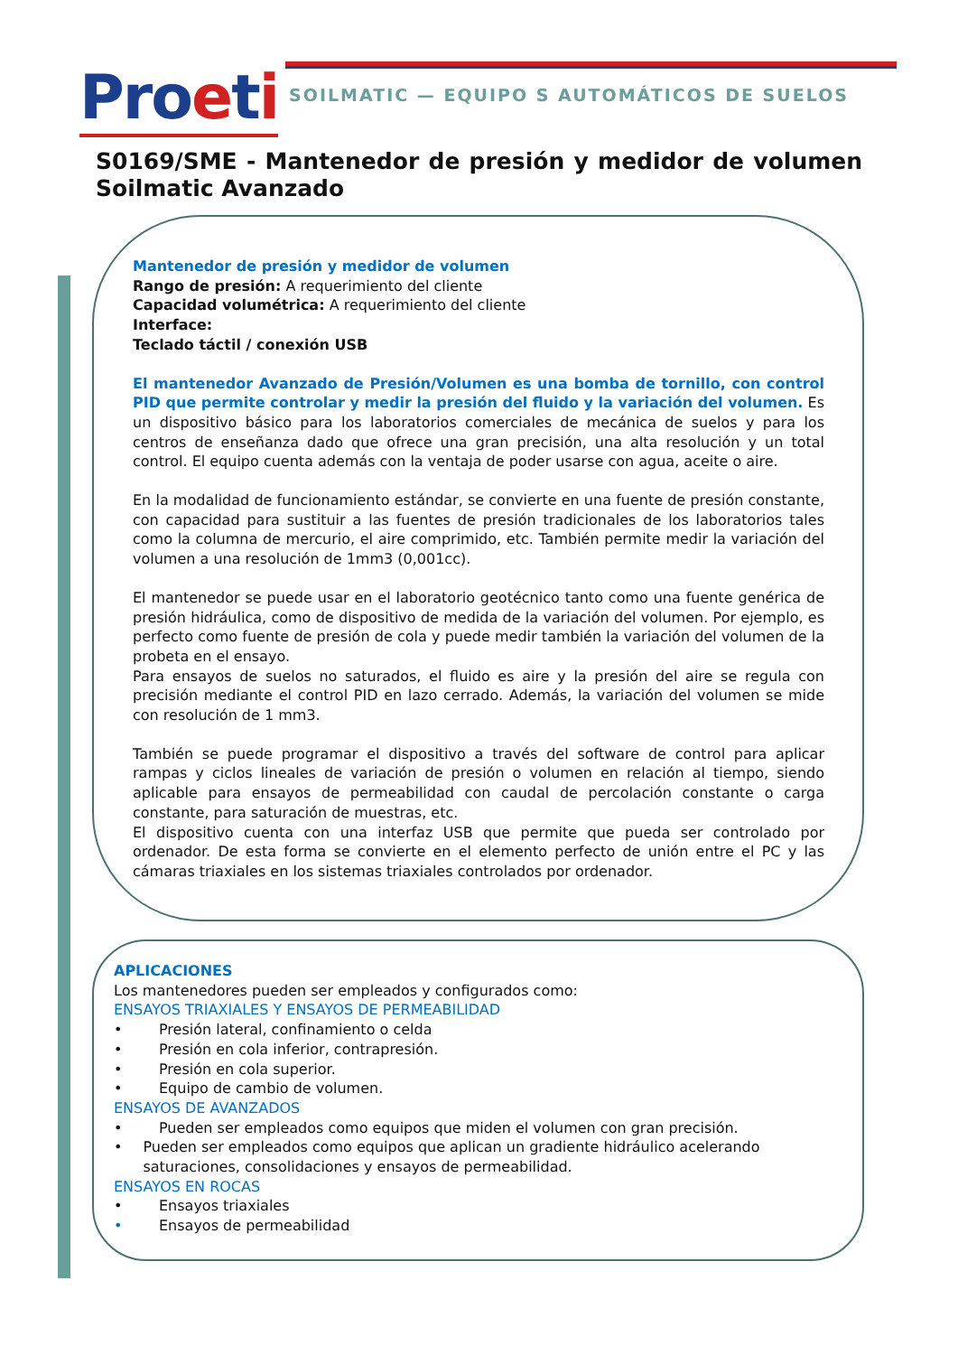Proeti
SOILMATIC — EQUIPO S AUTOMÁTICOS DE SUELOS
S0169/SME - Mantenedor de presión y medidor de volumen Soilmatic Avanzado
Mantenedor de presión y medidor de volumen
Rango de presión: A requerimiento del cliente
Capacidad volumétrica: A requerimiento del cliente
Interface:
Teclado táctil / conexión USB
El mantenedor Avanzado de Presión/Volumen es una bomba de tornillo, con control PID que permite controlar y medir la presión del fluido y la variación del volumen. Es un dispositivo básico para los laboratorios comerciales de mecánica de suelos y para los centros de enseñanza dado que ofrece una gran precisión, una alta resolución y un total control. El equipo cuenta además con la ventaja de poder usarse con agua, aceite o aire.
En la modalidad de funcionamiento estándar, se convierte en una fuente de presión constante, con capacidad para sustituir a las fuentes de presión tradicionales de los laboratorios tales como la columna de mercurio, el aire comprimido, etc. También permite medir la variación del volumen a una resolución de 1mm3 (0,001cc).
El mantenedor se puede usar en el laboratorio geotécnico tanto como una fuente genérica de presión hidráulica, como de dispositivo de medida de la variación del volumen. Por ejemplo, es perfecto como fuente de presión de cola y puede medir también la variación del volumen de la probeta en el ensayo.
Para ensayos de suelos no saturados, el fluido es aire y la presión del aire se regula con precisión mediante el control PID en lazo cerrado. Además, la variación del volumen se mide con resolución de 1 mm3.
También se puede programar el dispositivo a través del software de control para aplicar rampas y ciclos lineales de variación de presión o volumen en relación al tiempo, siendo aplicable para ensayos de permeabilidad con caudal de percolación constante o carga constante, para saturación de muestras, etc.
El dispositivo cuenta con una interfaz USB que permite que pueda ser controlado por ordenador. De esta forma se convierte en el elemento perfecto de unión entre el PC y las cámaras triaxiales en los sistemas triaxiales controlados por ordenador.
APLICACIONES
Los mantenedores pueden ser empleados y configurados como:
ENSAYOS TRIAXIALES Y ENSAYOS DE PERMEABILIDAD
• Presión lateral, confinamiento o celda
• Presión en cola inferior, contrapresión.
• Presión en cola superior.
• Equipo de cambio de volumen.
ENSAYOS DE AVANZADOS
• Pueden ser empleados como equipos que miden el volumen con gran precisión.
• Pueden ser empleados como equipos que aplican un gradiente hidráulico acelerando saturaciones, consolidaciones y ensayos de permeabilidad.
ENSAYOS EN ROCAS
• Ensayos triaxiales
• Ensayos de permeabilidad